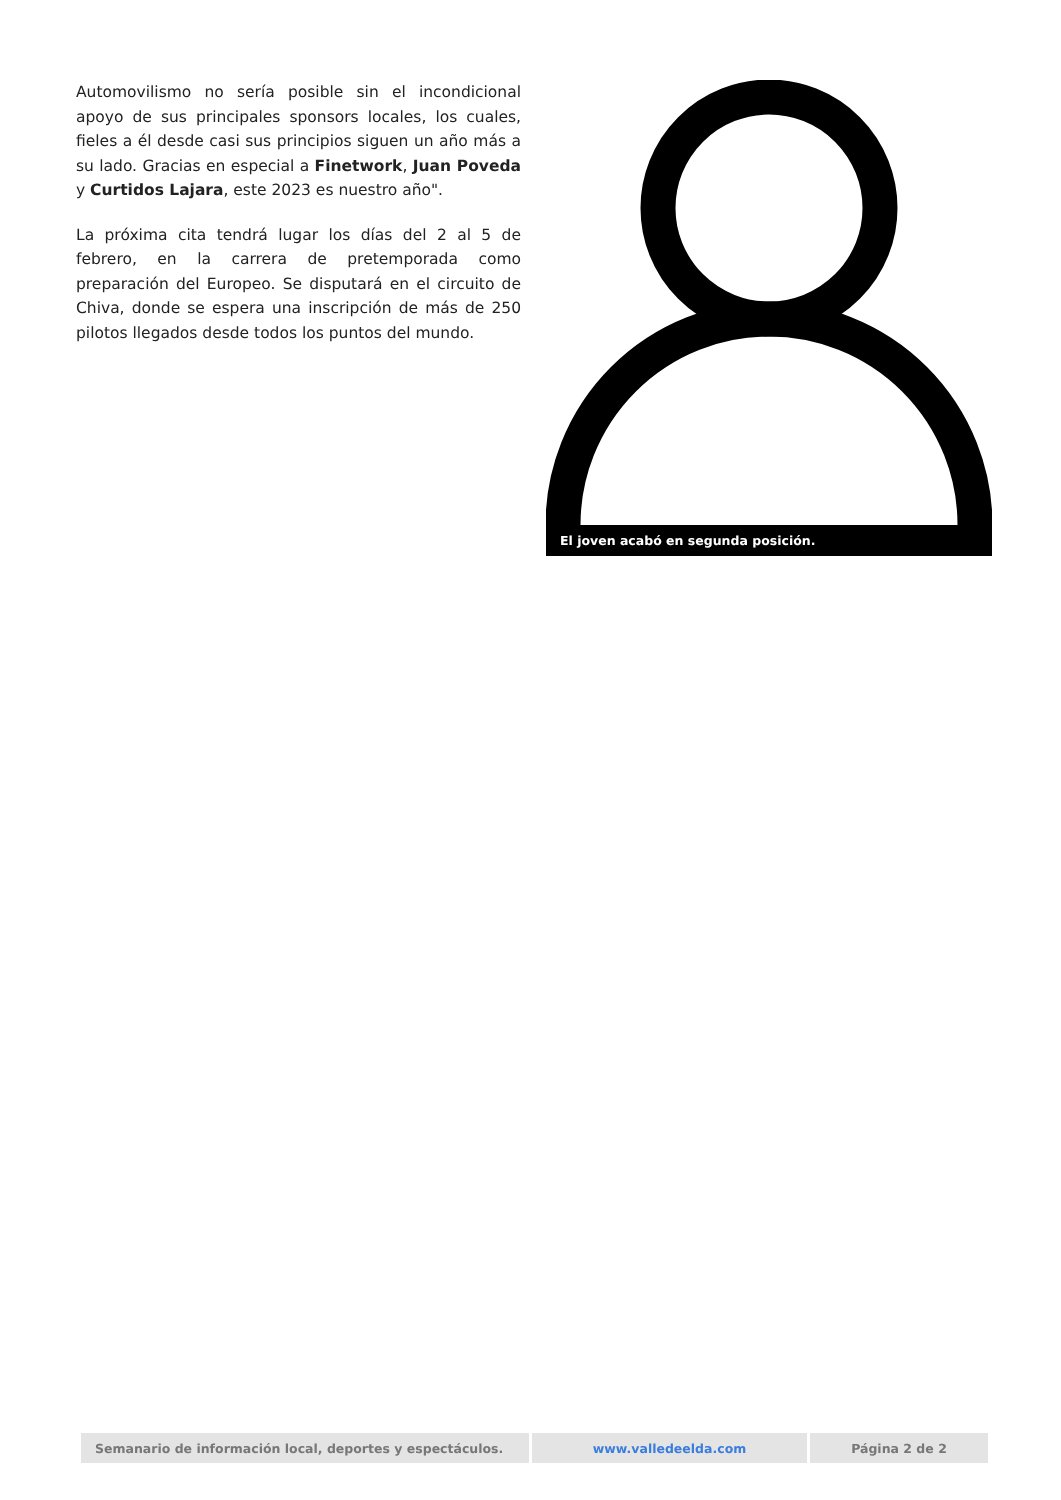Automovilismo no sería posible sin el incondicional apoyo de sus principales sponsors locales, los cuales, fieles a él desde casi sus principios siguen un año más a su lado. Gracias en especial a Finetwork, Juan Poveda y Curtidos Lajara, este 2023 es nuestro año".
La próxima cita tendrá lugar los días del 2 al 5 de febrero, en la carrera de pretemporada como preparación del Europeo. Se disputará en el circuito de Chiva, donde se espera una inscripción de más de 250 pilotos llegados desde todos los puntos del mundo.
El joven acabó en segunda posición.
| Semanario de información local, deportes y espectáculos. | www.valledeelda.com | Página 2 de 2 |